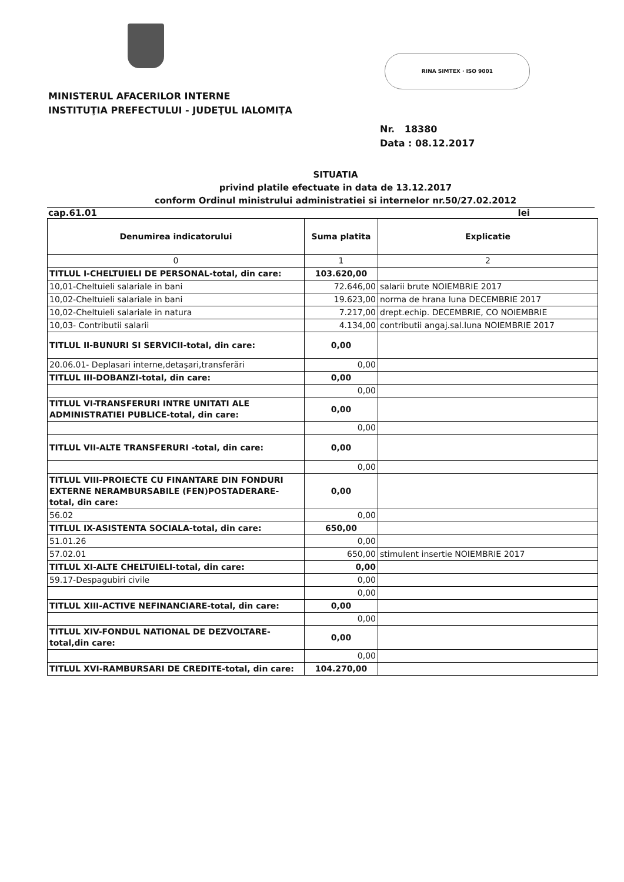RINA SIMTEX · ISO 9001
MINISTERUL AFACERILOR INTERNE
INSTITUŢIA PREFECTULUI - JUDEŢUL IALOMIŢA
Nr. 18380
Data : 08.12.2017
SITUATIA
privind platile efectuate in data de 13.12.2017
conform Ordinul ministrului administratiei si internelor nr.50/27.02.2012
cap.61.01 lei
| Denumirea indicatorului | Suma platita | Explicatie |
| --- | --- | --- |
| 0 | 1 | 2 |
| TITLUL I-CHELTUIELI DE PERSONAL-total, din care: | 103.620,00 | |
| 10,01-Cheltuieli salariale in bani | 72.646,00 | salarii brute NOIEMBRIE 2017 |
| 10,02-Cheltuieli salariale in bani | 19.623,00 | norma de hrana luna DECEMBRIE 2017 |
| 10,02-Cheltuieli salariale in natura | 7.217,00 | drept.echip. DECEMBRIE, CO NOIEMBRIE |
| 10,03- Contributii salarii | 4.134,00 | contributii angaj.sal.luna NOIEMBRIE 2017 |
| TITLUL II-BUNURI SI SERVICII-total, din care: | 0,00 | |
| 20.06.01- Deplasari interne,detaşari,transferări | 0,00 | |
| TITLUL III-DOBANZI-total, din care: | 0,00 | |
| | 0,00 | |
| TITLUL VI-TRANSFERURI INTRE UNITATI ALE ADMINISTRATIEI PUBLICE-total, din care: | 0,00 | |
| | 0,00 | |
| TITLUL VII-ALTE TRANSFERURI -total, din care: | 0,00 | |
| | 0,00 | |
| TITLUL VIII-PROIECTE CU FINANTARE DIN FONDURI EXTERNE NERAMBURSABILE (FEN)POSTADERARE-total, din care: | 0,00 | |
| 56.02 | 0,00 | |
| TITLUL IX-ASISTENTA SOCIALA-total, din care: | 650,00 | |
| 51.01.26 | 0,00 | |
| 57.02.01 | 650,00 | stimulent insertie NOIEMBRIE 2017 |
| TITLUL XI-ALTE CHELTUIELI-total, din care: | 0,00 | |
| 59.17-Despagubiri civile | 0,00 | |
| | 0,00 | |
| TITLUL XIII-ACTIVE NEFINANCIARE-total, din care: | 0,00 | |
| | 0,00 | |
| TITLUL XIV-FONDUL NATIONAL DE DEZVOLTARE-total,din care: | 0,00 | |
| | 0,00 | |
| TITLUL XVI-RAMBURSARI DE CREDITE-total, din care: | 104.270,00 | |